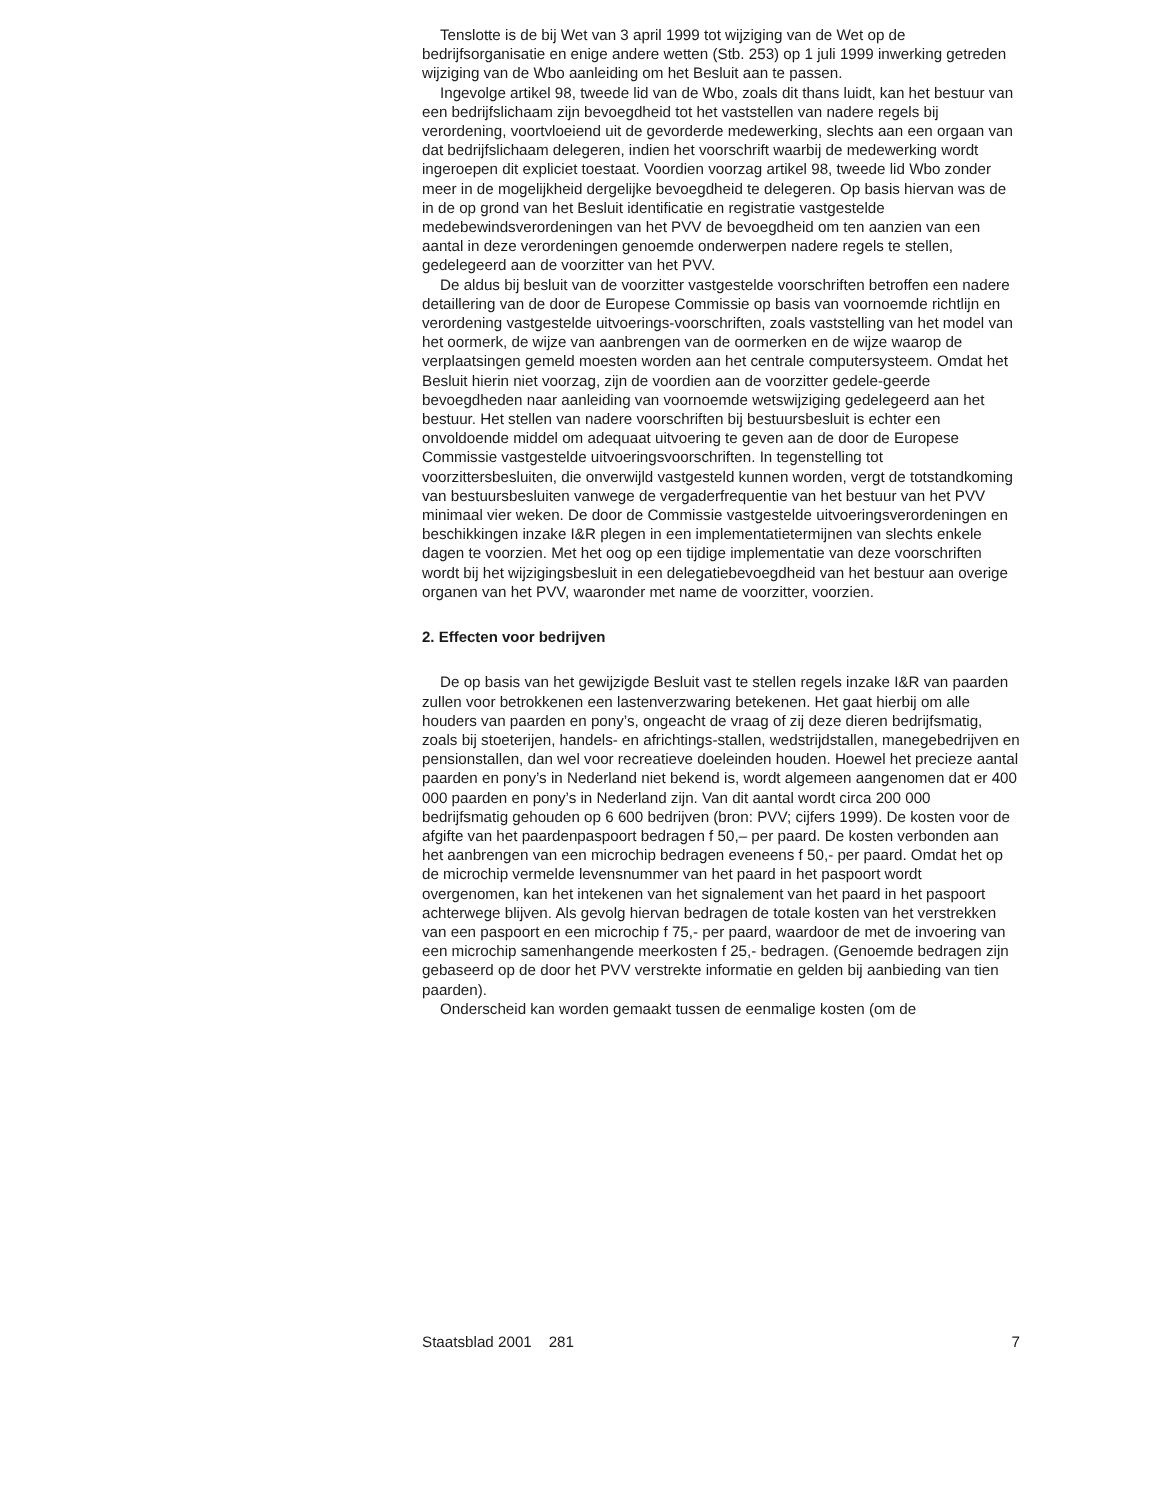Tenslotte is de bij Wet van 3 april 1999 tot wijziging van de Wet op de bedrijfsorganisatie en enige andere wetten (Stb. 253) op 1 juli 1999 inwerking getreden wijziging van de Wbo aanleiding om het Besluit aan te passen.
Ingevolge artikel 98, tweede lid van de Wbo, zoals dit thans luidt, kan het bestuur van een bedrijfslichaam zijn bevoegdheid tot het vaststellen van nadere regels bij verordening, voortvloeiend uit de gevorderde medewerking, slechts aan een orgaan van dat bedrijfslichaam delegeren, indien het voorschrift waarbij de medewerking wordt ingeroepen dit expliciet toestaat. Voordien voorzag artikel 98, tweede lid Wbo zonder meer in de mogelijkheid dergelijke bevoegdheid te delegeren. Op basis hiervan was de in de op grond van het Besluit identificatie en registratie vastgestelde medebewindsverordeningen van het PVV de bevoegdheid om ten aanzien van een aantal in deze verordeningen genoemde onderwerpen nadere regels te stellen, gedelegeerd aan de voorzitter van het PVV.
De aldus bij besluit van de voorzitter vastgestelde voorschriften betroffen een nadere detaillering van de door de Europese Commissie op basis van voornoemde richtlijn en verordening vastgestelde uitvoerings-voorschriften, zoals vaststelling van het model van het oormerk, de wijze van aanbrengen van de oormerken en de wijze waarop de verplaatsingen gemeld moesten worden aan het centrale computersysteem. Omdat het Besluit hierin niet voorzag, zijn de voordien aan de voorzitter gedele-geerde bevoegdheden naar aanleiding van voornoemde wetswijziging gedelegeerd aan het bestuur. Het stellen van nadere voorschriften bij bestuursbesluit is echter een onvoldoende middel om adequaat uitvoering te geven aan de door de Europese Commissie vastgestelde uitvoeringsvoorschriften. In tegenstelling tot voorzittersbesluiten, die onverwijld vastgesteld kunnen worden, vergt de totstandkoming van bestuursbesluiten vanwege de vergaderfrequentie van het bestuur van het PVV minimaal vier weken. De door de Commissie vastgestelde uitvoeringsverordeningen en beschikkingen inzake I&R plegen in een implementatietermijnen van slechts enkele dagen te voorzien. Met het oog op een tijdige implementatie van deze voorschriften wordt bij het wijzigingsbesluit in een delegatiebevoegdheid van het bestuur aan overige organen van het PVV, waaronder met name de voorzitter, voorzien.
2. Effecten voor bedrijven
De op basis van het gewijzigde Besluit vast te stellen regels inzake I&R van paarden zullen voor betrokkenen een lastenverzwaring betekenen. Het gaat hierbij om alle houders van paarden en pony’s, ongeacht de vraag of zij deze dieren bedrijfsmatig, zoals bij stoeterijen, handels- en africhtings-stallen, wedstrijdstallen, manegebedrijven en pensionstallen, dan wel voor recreatieve doeleinden houden. Hoewel het precieze aantal paarden en pony’s in Nederland niet bekend is, wordt algemeen aangenomen dat er 400 000 paarden en pony’s in Nederland zijn. Van dit aantal wordt circa 200 000 bedrijfsmatig gehouden op 6 600 bedrijven (bron: PVV; cijfers 1999). De kosten voor de afgifte van het paardenpaspoort bedragen f 50,– per paard. De kosten verbonden aan het aanbrengen van een microchip bedragen eveneens f 50,- per paard. Omdat het op de microchip vermelde levensnummer van het paard in het paspoort wordt overgenomen, kan het intekenen van het signalement van het paard in het paspoort achterwege blijven. Als gevolg hiervan bedragen de totale kosten van het verstrekken van een paspoort en een microchip f 75,- per paard, waardoor de met de invoering van een microchip samenhangende meerkosten f 25,- bedragen. (Genoemde bedragen zijn gebaseerd op de door het PVV verstrekte informatie en gelden bij aanbieding van tien paarden).
Onderscheid kan worden gemaakt tussen de eenmalige kosten (om de
Staatsblad 2001 281 7